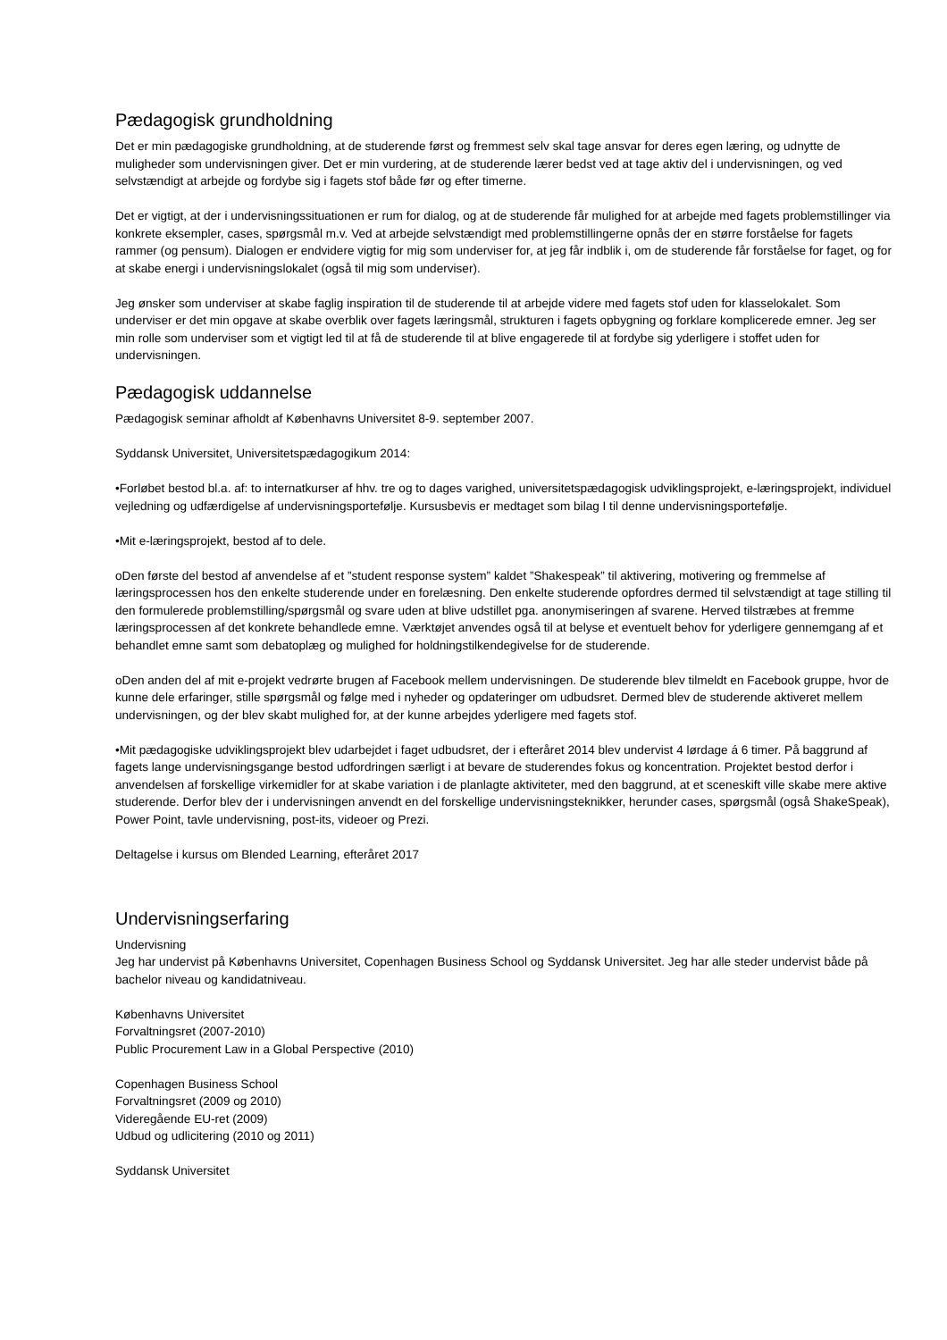Pædagogisk grundholdning
Det er min pædagogiske grundholdning, at de studerende først og fremmest selv skal tage ansvar for deres egen læring, og udnytte de muligheder som undervisningen giver. Det er min vurdering, at de studerende lærer bedst ved at tage aktiv del i undervisningen, og ved selvstændigt at arbejde og fordybe sig i fagets stof både før og efter timerne.
Det er vigtigt, at der i undervisningssituationen er rum for dialog, og at de studerende får mulighed for at arbejde med fagets problemstillinger via konkrete eksempler, cases, spørgsmål m.v. Ved at arbejde selvstændigt med problemstillingerne opnås der en større forståelse for fagets rammer (og pensum). Dialogen er endvidere vigtig for mig som underviser for, at jeg får indblik i, om de studerende får forståelse for faget, og for at skabe energi i undervisningslokalet (også til mig som underviser).
Jeg ønsker som underviser at skabe faglig inspiration til de studerende til at arbejde videre med fagets stof uden for klasselokalet. Som underviser er det min opgave at skabe overblik over fagets læringsmål, strukturen i fagets opbygning og forklare komplicerede emner. Jeg ser min rolle som underviser som et vigtigt led til at få de studerende til at blive engagerede til at fordybe sig yderligere i stoffet uden for undervisningen.
Pædagogisk uddannelse
Pædagogisk seminar afholdt af Københavns Universitet 8-9. september 2007.
Syddansk Universitet, Universitetspædagogikum 2014:
•Forløbet bestod bl.a. af: to internatkurser af hhv. tre og to dages varighed, universitetspædagogisk udviklingsprojekt, e-læringsprojekt, individuel vejledning og udfærdigelse af undervisningsportefølje. Kursusbevis er medtaget som bilag I til denne undervisningsportefølje.
•Mit e-læringsprojekt, bestod af to dele.
oDen første del bestod af anvendelse af et ”student response system” kaldet ”Shakespeak” til aktivering, motivering og fremmelse af læringsprocessen hos den enkelte studerende under en forelæsning. Den enkelte studerende opfordres dermed til selvstændigt at tage stilling til den formulerede problemstilling/spørgsmål og svare uden at blive udstillet pga. anonymiseringen af svarene. Herved tilstræbes at fremme læringsprocessen af det konkrete behandlede emne. Værktøjet anvendes også til at belyse et eventuelt behov for yderligere gennemgang af et behandlet emne samt som debatoplæg og mulighed for holdningstilkendegivelse for de studerende.
oDen anden del af mit e-projekt vedrørte brugen af Facebook mellem undervisningen. De studerende blev tilmeldt en Facebook gruppe, hvor de kunne dele erfaringer, stille spørgsmål og følge med i nyheder og opdateringer om udbudsret. Dermed blev de studerende aktiveret mellem undervisningen, og der blev skabt mulighed for, at der kunne arbejdes yderligere med fagets stof.
•Mit pædagogiske udviklingsprojekt blev udarbejdet i faget udbudsret, der i efteråret 2014 blev undervist 4 lørdage á 6 timer. På baggrund af fagets lange undervisningsgange bestod udfordringen særligt i at bevare de studerendes fokus og koncentration. Projektet bestod derfor i anvendelsen af forskellige virkemidler for at skabe variation i de planlagte aktiviteter, med den baggrund, at et sceneskift ville skabe mere aktive studerende. Derfor blev der i undervisningen anvendt en del forskellige undervisningsteknikker, herunder cases, spørgsmål (også ShakeSpeak), Power Point, tavle undervisning, post-its, videoer og Prezi.
Deltagelse i kursus om Blended Learning, efteråret 2017
Undervisningserfaring
Undervisning
Jeg har undervist på Københavns Universitet, Copenhagen Business School og Syddansk Universitet. Jeg har alle steder undervist både på bachelor niveau og kandidatniveau.
Københavns Universitet
Forvaltningsret (2007-2010)
Public Procurement Law in a Global Perspective (2010)
Copenhagen Business School
Forvaltningsret (2009 og 2010)
Videregående EU-ret (2009)
Udbud og udlicitering (2010 og 2011)
Syddansk Universitet